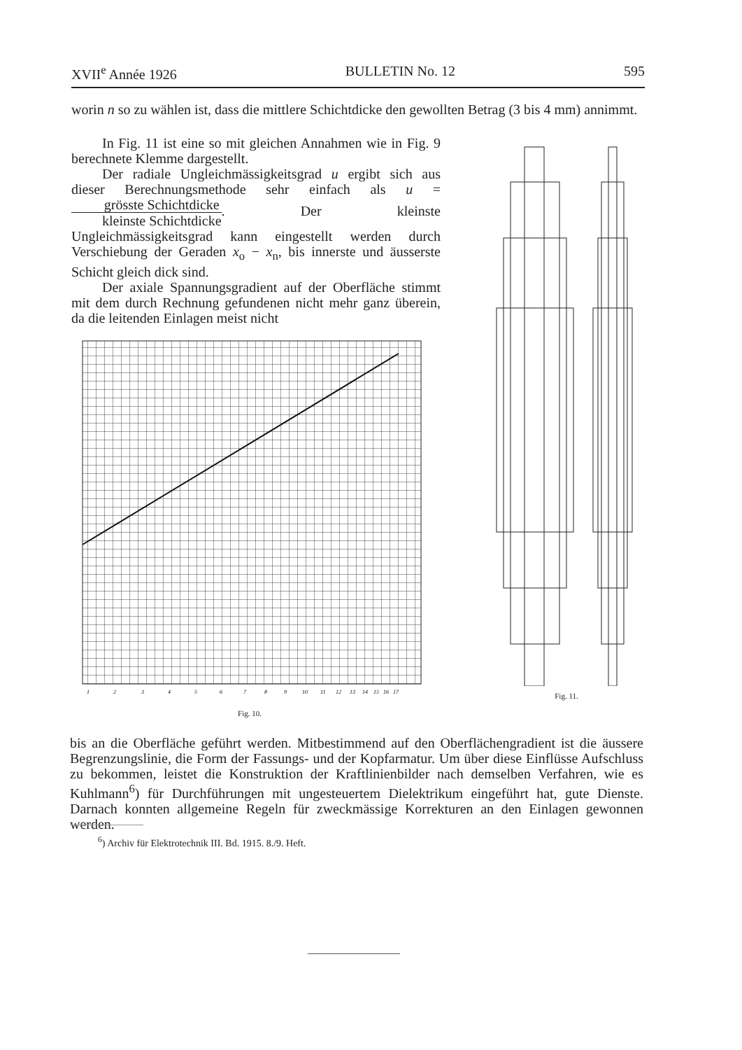XVII<sup>e</sup> Année 1926 BULLETIN No. 12 595
worin n so zu wählen ist, dass die mittlere Schichtdicke den gewollten Betrag (3 bis 4 mm) annimmt.
In Fig. 11 ist eine so mit gleichen Annahmen wie in Fig. 9 berechnete Klemme dargestellt.
Der radiale Ungleichmässigkeitsgrad u ergibt sich aus dieser Berechnungsmethode sehr einfach als u = grösste Schichtdicke kleinste Schichtdicke. Der kleinste Ungleichmässigkeitsgrad kann eingestellt werden durch Verschiebung der Geraden x<sub>o</sub> − x<sub>n</sub>, bis innerste und äusserste Schicht gleich dick sind.
Der axiale Spannungsgradient auf der Oberfläche stimmt mit dem durch Rechnung gefundenen nicht mehr ganz überein, da die leitenden Einlagen meist nicht
1
2
3
4
5
6
7
8
9
10
11
12
13
14
15
16
17
Fig. 10.
Fig. 11.
bis an die Oberfläche geführt werden. Mitbestimmend auf den Oberflächengradient ist die äussere Begrenzungslinie, die Form der Fassungs- und der Kopfarmatur. Um über diese Einflüsse Aufschluss zu bekommen, leistet die Konstruktion der Kraftlinienbilder nach demselben Verfahren, wie es Kuhlmann<sup>6</sup>) für Durchführungen mit ungesteuertem Dielektrikum eingeführt hat, gute Dienste. Darnach konnten allgemeine Regeln für zweckmässige Korrekturen an den Einlagen gewonnen werden.
<sup>6</sup>) Archiv für Elektrotechnik III. Bd. 1915. 8./9. Heft.